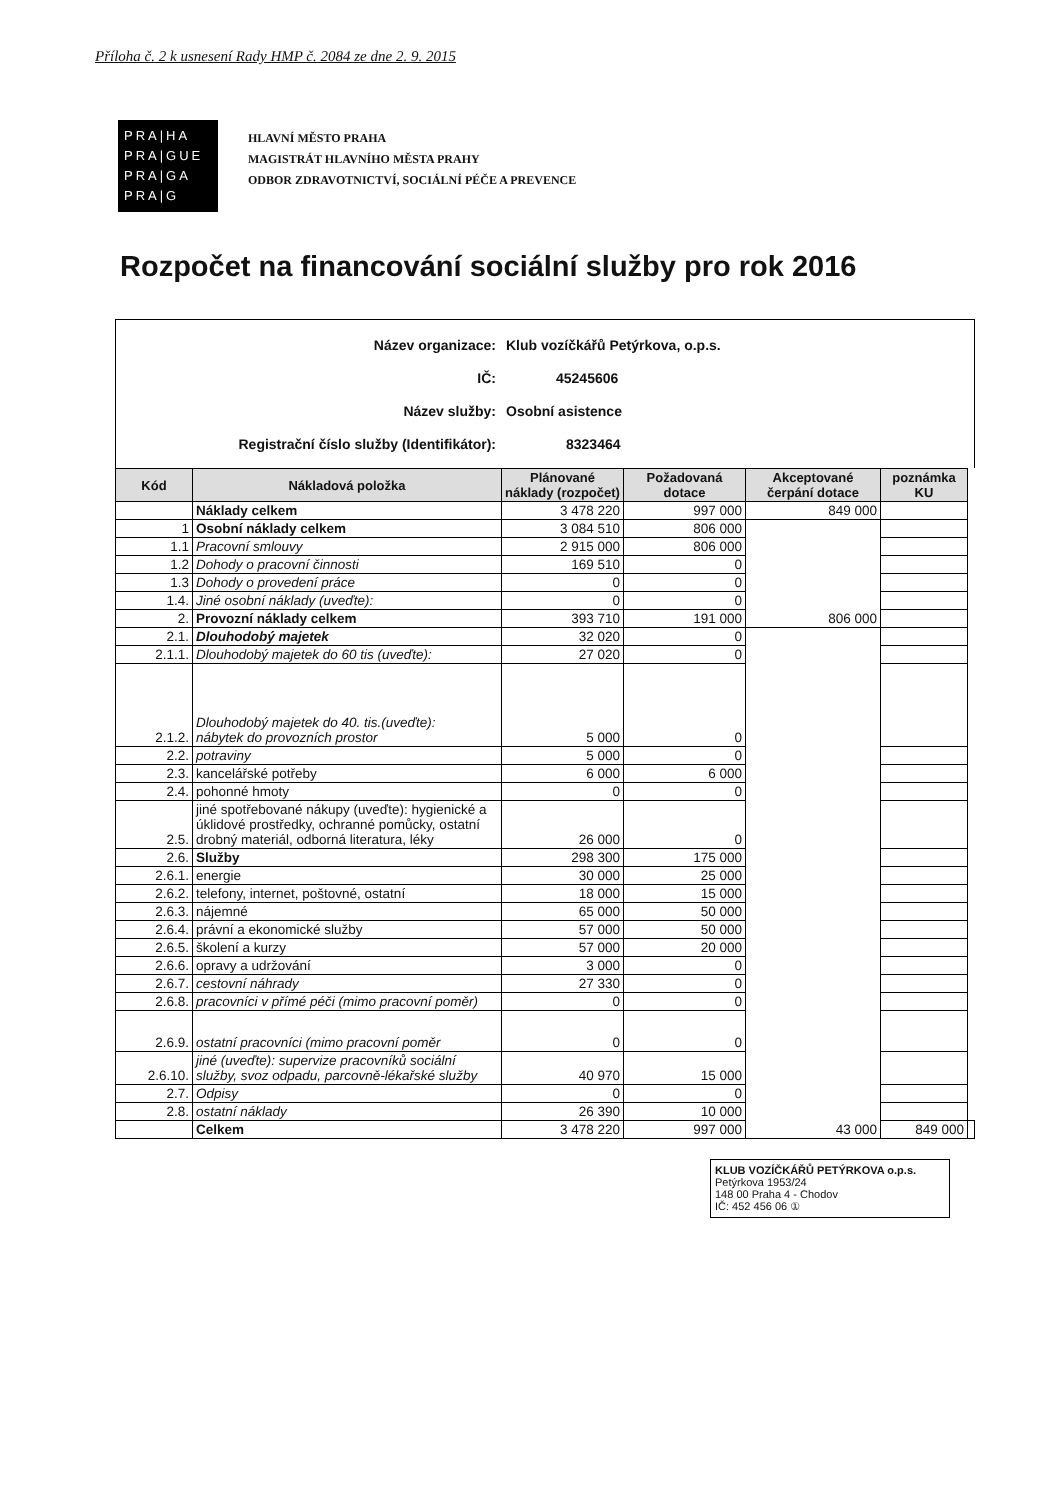Příloha č. 2 k usnesení Rady HMP č. 2084 ze dne 2. 9. 2015
PRA|HA
PRA|GUE
PRA|GA
PRA|G
HLAVNÍ MĚSTO PRAHA
MAGISTRÁT HLAVNÍHO MĚSTA PRAHY
ODBOR ZDRAVOTNICTVÍ, SOCIÁLNÍ PÉČE A PREVENCE
Rozpočet na financování sociální služby pro rok 2016
Název organizace: Klub vozíčkářů Petýrkova, o.p.s.
IČ: 45245606
Název služby: Osobní asistence
Registrační číslo služby (Identifikátor): 8323464
| Kód | Nákladová položka | Plánované náklady (rozpočet) | Požadovaná dotace | Akceptované čerpání dotace | poznámka KU | |
| --- | --- | --- | --- | --- | --- | --- |
| | Náklady celkem | 3 478 220 | 997 000 | 849 000 | | |
| 1 | Osobní náklady celkem | 3 084 510 | 806 000 | 806 000 | | |
| 1.1 | Pracovní smlouvy | 2 915 000 | 806 000 | | | |
| 1.2 | Dohody o pracovní činnosti | 169 510 | 0 | | | |
| 1.3 | Dohody o provedení práce | 0 | 0 | | | |
| 1.4. | Jiné osobní náklady (uveďte): | 0 | 0 | | | |
| 2. | Provozní náklady celkem | 393 710 | 191 000 | | | |
| 2.1. | Dlouhodobý majetek | 32 020 | 0 | 43 000 | | |
| 2.1.1. | Dlouhodobý majetek do 60 tis (uveďte): | 27 020 | 0 | | | |
| 2.1.2. | Dlouhodobý majetek do 40. tis.(uveďte): nábytek do provozních prostor | 5 000 | 0 | | | |
| 2.2. | potraviny | 5 000 | 0 | | | |
| 2.3. | kancelářské potřeby | 6 000 | 6 000 | | | |
| 2.4. | pohonné hmoty | 0 | 0 | | | |
| 2.5. | jiné spotřebované nákupy (uveďte): hygienické a úklidové prostředky, ochranné pomůcky, ostatní drobný materiál, odborná literatura, léky | 26 000 | 0 | | | |
| 2.6. | Služby | 298 300 | 175 000 | | | |
| 2.6.1. | energie | 30 000 | 25 000 | | | |
| 2.6.2. | telefony, internet, poštovné, ostatní | 18 000 | 15 000 | | | |
| 2.6.3. | nájemné | 65 000 | 50 000 | | | |
| 2.6.4. | právní a ekonomické služby | 57 000 | 50 000 | | | |
| 2.6.5. | školení a kurzy | 57 000 | 20 000 | | | |
| 2.6.6. | opravy a udržování | 3 000 | 0 | | | |
| 2.6.7. | cestovní náhrady | 27 330 | 0 | | | |
| 2.6.8. | pracovníci v přímé péči (mimo pracovní poměr) | 0 | 0 | | | |
| 2.6.9. | ostatní pracovníci (mimo pracovní poměr | 0 | 0 | | | |
| 2.6.10. | jiné (uveďte): supervize pracovníků sociální služby, svoz odpadu, parcovně-lékařské služby | 40 970 | 15 000 | | | |
| 2.7. | Odpisy | 0 | 0 | | | |
| 2.8. | ostatní náklady | 26 390 | 10 000 | | | |
| | Celkem | 3 478 220 | 997 000 | | 849 000 | |
KLUB VOZÍČKÁŘŮ PETÝRKOVA o.p.s.
Petýrkova 1953/24
148 00 Praha 4 - Chodov
IČ: 452 456 06 ①